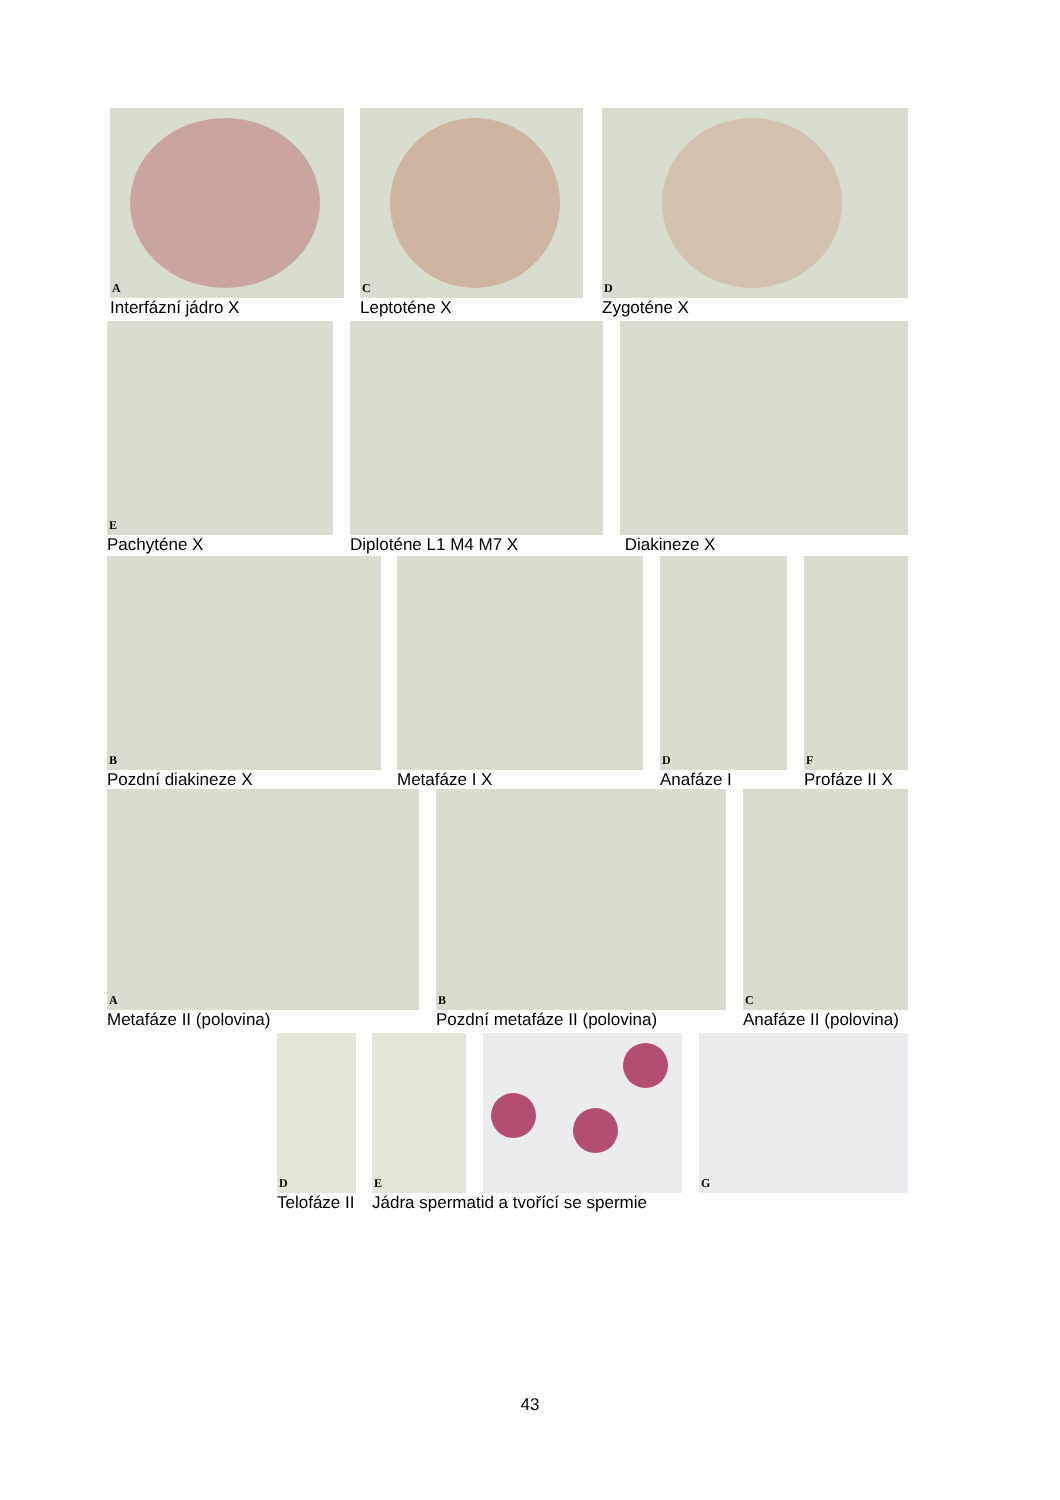A
Interfázní jádro X
C
Leptoténe X
D
Zygoténe X
E
Pachyténe X
Diploténe L1 M4 M7 X Diakineze X
B
Pozdní diakineze X
Metafáze I X
D
Anafáze I
F
Profáze II X
A
Metafáze II (polovina)
B
Pozdní metafáze II (polovina)
C
Anafáze II (polovina)
D
Telofáze II
E
Jádra spermatid a tvořící se spermie
G
43